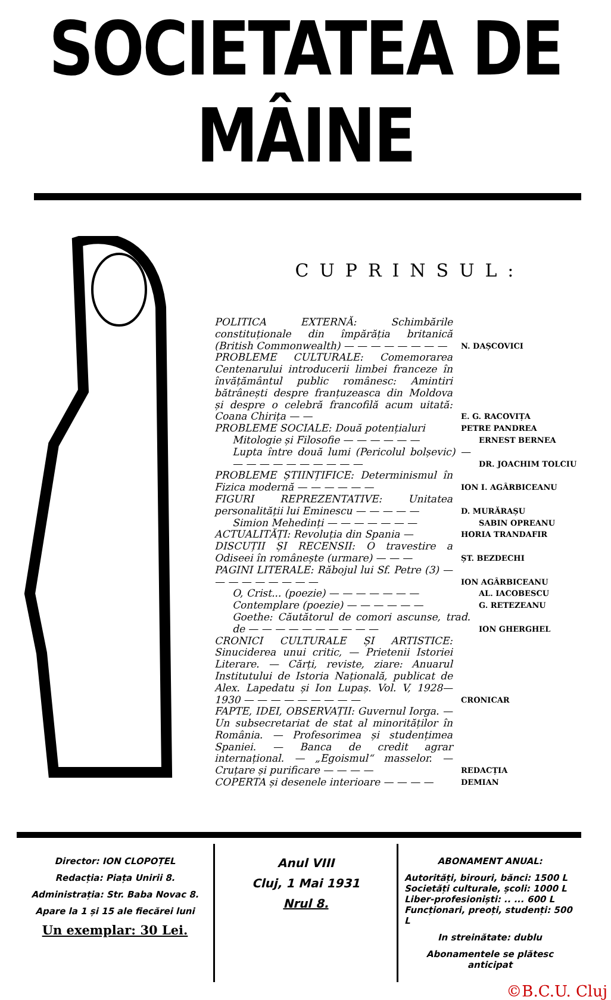SOCIETATEA DE MÂINE
CUPRINSUL:
POLITICA EXTERNĂ: Schimbările constituționale din împărăția britanică (British Commonwealth) — — — — — — — —
N. DAȘCOVICI
PROBLEME CULTURALE: Comemorarea Centenarului introducerii limbei franceze în învățământul public românesc: Amintiri bătrânești despre franțuzeasca din Moldova și despre o celebră francofilă acum uitată: Coana Chirița — —
E. G. RACOVIȚA
PROBLEME SOCIALE: Două potențialuri
PETRE PANDREA
Mitologie și Filosofie — — — — — —
ERNEST BERNEA
Lupta între două lumi (Pericolul bolșevic) — — — — — — — — — — —
DR. JOACHIM TOLCIU
PROBLEME ȘTIINȚIFICE: Determinismul în Fizica modernă — — — — — —
ION I. AGÂRBICEANU
FIGURI REPREZENTATIVE: Unitatea personalității lui Eminescu — — — — —
D. MURĂRAȘU
Simion Mehedinți — — — — — — —
SABIN OPREANU
ACTUALITĂȚI: Revoluția din Spania —
HORIA TRANDAFIR
DISCUȚII ȘI RECENSII: O travestire a Odiseei în românește (urmare) — — —
ȘT. BEZDECHI
PAGINI LITERALE: Răbojul lui Sf. Petre (3) — — — — — — — — —
ION AGÂRBICEANU
O, Crist... (poezie) — — — — — — —
AL. IACOBESCU
Contemplare (poezie) — — — — — —
G. RETEZEANU
Goethe: Căutătorul de comori ascunse, trad. de — — — — — — — — — —
ION GHERGHEL
CRONICI CULTURALE ȘI ARTISTICE: Sinuciderea unui critic, — Prietenii Istoriei Literare. — Cărți, reviste, ziare: Anuarul Institutului de Istoria Națională, publicat de Alex. Lapedatu și Ion Lupaș. Vol. V, 1928—1930 — — — — — — — — —
CRONICAR
FAPTE, IDEI, OBSERVAȚII: Guvernul Iorga. — Un subsecretariat de stat al minorităților în România. — Profesorimea și studențimea Spaniei. — Banca de credit agrar internațional. — „Egoismul“ masselor. — Cruțare și purificare — — — —
REDACȚIA
COPERTA și desenele interioare — — — —
DEMIAN
Director: ION CLOPOȚEL
Redacția: Piața Unirii 8.
Administrația: Str. Baba Novac 8.
Apare la 1 și 15 ale fiecărei luni
Un exemplar: 30 Lei.
Anul VIII
Cluj, 1 Mai 1931
Nrul 8.
ABONAMENT ANUAL:
Autorități, birouri, bănci: 1500 L
Societăți culturale, școli: 1000 L
Liber-profesioniști: .. ... 600 L
Funcționari, preoți, studenți: 500 L
In streinătate: dublu
Abonamentele se plătesc anticipat
©B.C.U. Cluj